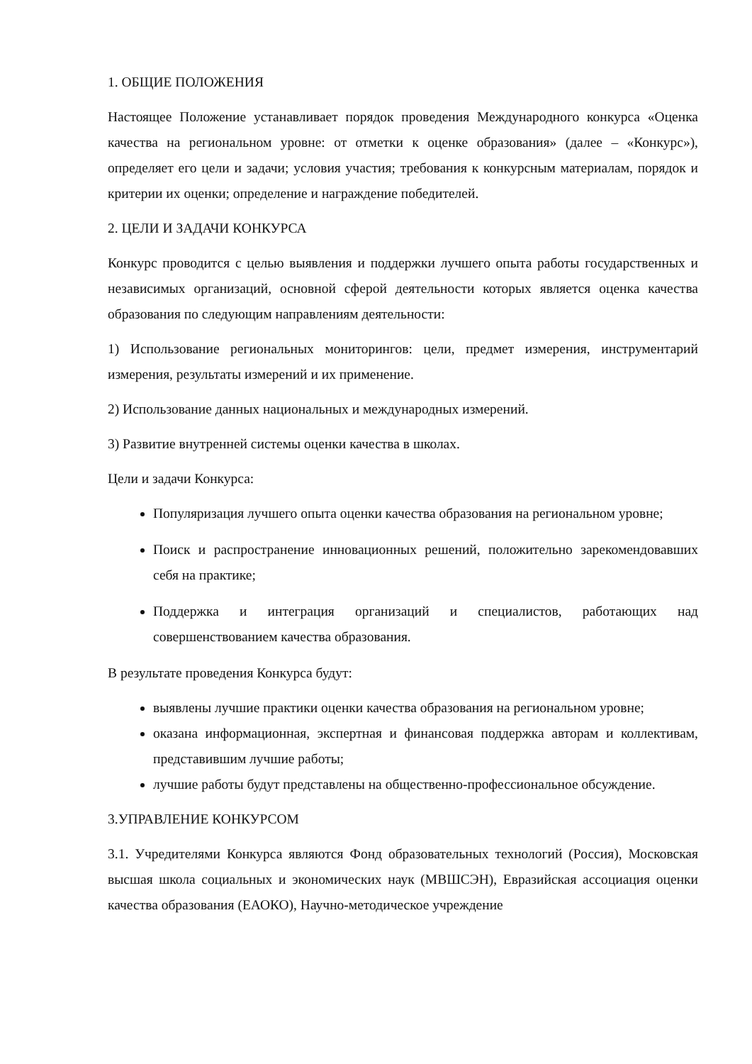1. ОБЩИЕ ПОЛОЖЕНИЯ
Настоящее Положение устанавливает порядок проведения Международного конкурса «Оценка качества на региональном уровне: от отметки к оценке образования» (далее – «Конкурс»), определяет его цели и задачи; условия участия; требования к конкурсным материалам, порядок и критерии их оценки; определение и награждение победителей.
2. ЦЕЛИ И ЗАДАЧИ КОНКУРСА
Конкурс проводится с целью выявления и поддержки лучшего опыта работы государственных и независимых организаций, основной сферой деятельности которых является оценка качества образования по следующим направлениям деятельности:
1) Использование региональных мониторингов: цели, предмет измерения, инструментарий измерения, результаты измерений и их применение.
2) Использование данных национальных и международных измерений.
3) Развитие внутренней системы оценки качества в школах.
Цели и задачи Конкурса:
Популяризация лучшего опыта оценки качества образования на региональном уровне;
Поиск и распространение инновационных решений, положительно зарекомендовавших себя на практике;
Поддержка и интеграция организаций и специалистов, работающих над совершенствованием качества образования.
В результате проведения Конкурса будут:
выявлены лучшие практики оценки качества образования на региональном уровне;
оказана информационная, экспертная и финансовая поддержка авторам и коллективам, представившим лучшие работы;
лучшие работы будут представлены на общественно-профессиональное обсуждение.
3.УПРАВЛЕНИЕ КОНКУРСОМ
3.1. Учредителями Конкурса являются Фонд образовательных технологий (Россия), Московская высшая школа социальных и экономических наук (МВШСЭН), Евразийская ассоциация оценки качества образования (ЕАОКО), Научно-методическое учреждение